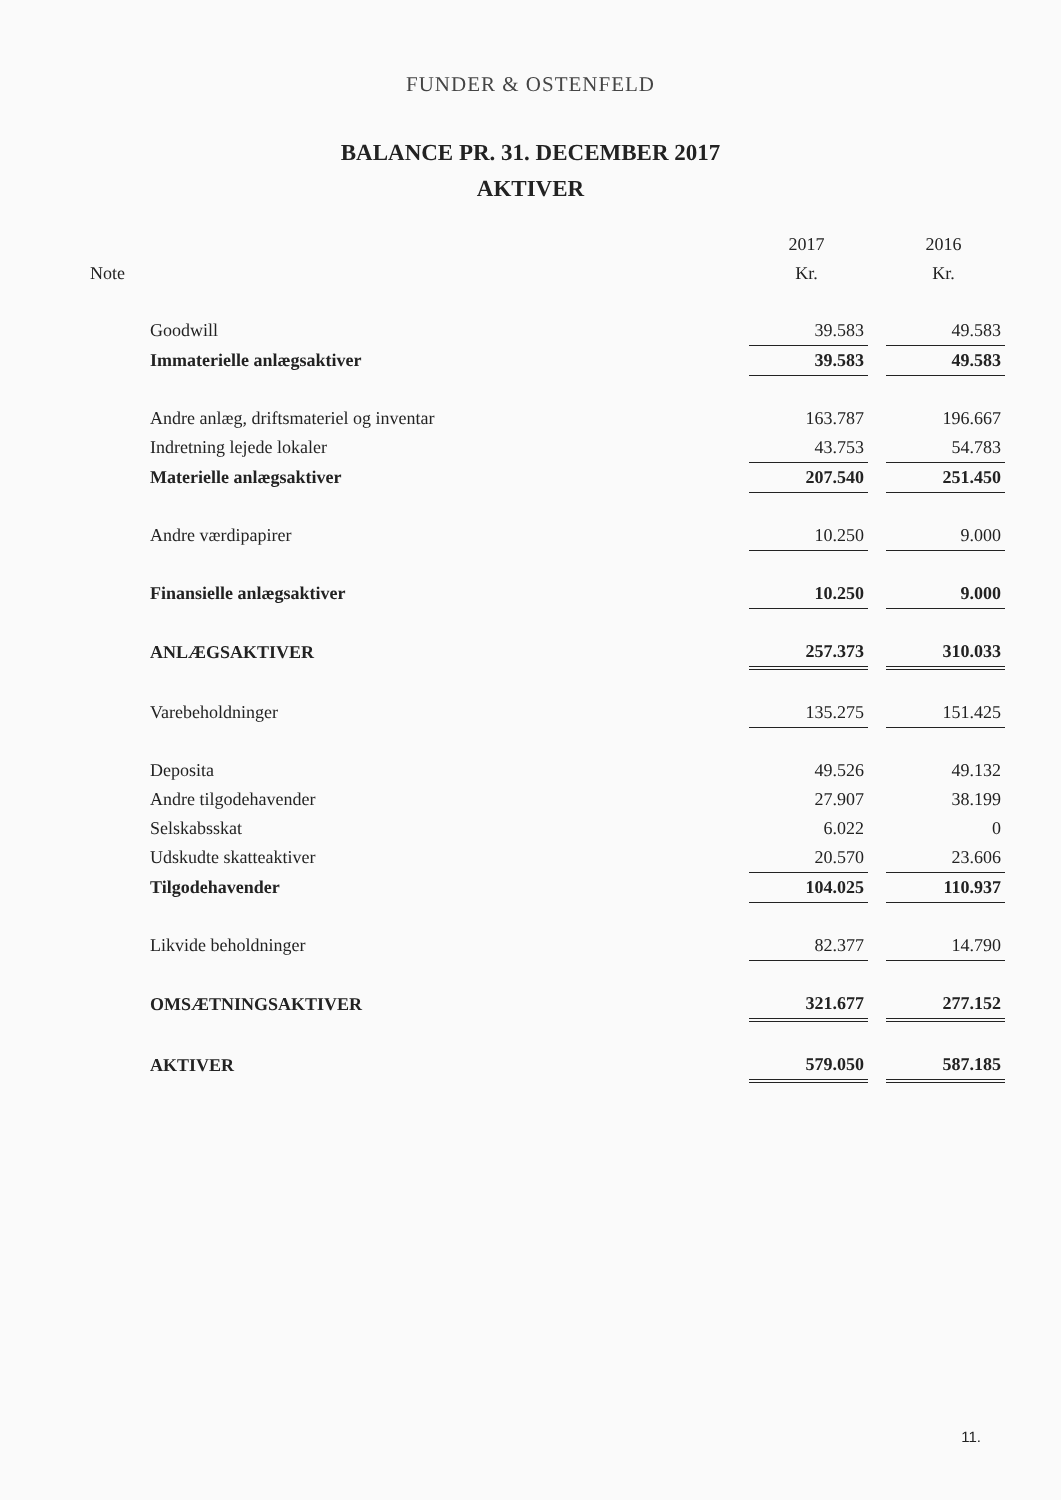FUNDER & OSTENFELD
BALANCE PR. 31. DECEMBER 2017
AKTIVER
| | | 2017 | | 2016 |
| Note | | Kr. | | Kr. |
| | Goodwill | 39.583 | | 49.583 |
| | Immaterielle anlægsaktiver | 39.583 | | 49.583 |
| | Andre anlæg, driftsmateriel og inventar | 163.787 | | 196.667 |
| | Indretning lejede lokaler | 43.753 | | 54.783 |
| | Materielle anlægsaktiver | 207.540 | | 251.450 |
| | Andre værdipapirer | 10.250 | | 9.000 |
| | Finansielle anlægsaktiver | 10.250 | | 9.000 |
| | ANLÆGSAKTIVER | 257.373 | | 310.033 |
| | Varebeholdninger | 135.275 | | 151.425 |
| | Deposita | 49.526 | | 49.132 |
| | Andre tilgodehavender | 27.907 | | 38.199 |
| | Selskabsskat | 6.022 | | 0 |
| | Udskudte skatteaktiver | 20.570 | | 23.606 |
| | Tilgodehavender | 104.025 | | 110.937 |
| | Likvide beholdninger | 82.377 | | 14.790 |
| | OMSÆTNINGSAKTIVER | 321.677 | | 277.152 |
| | AKTIVER | 579.050 | | 587.185 |
11.